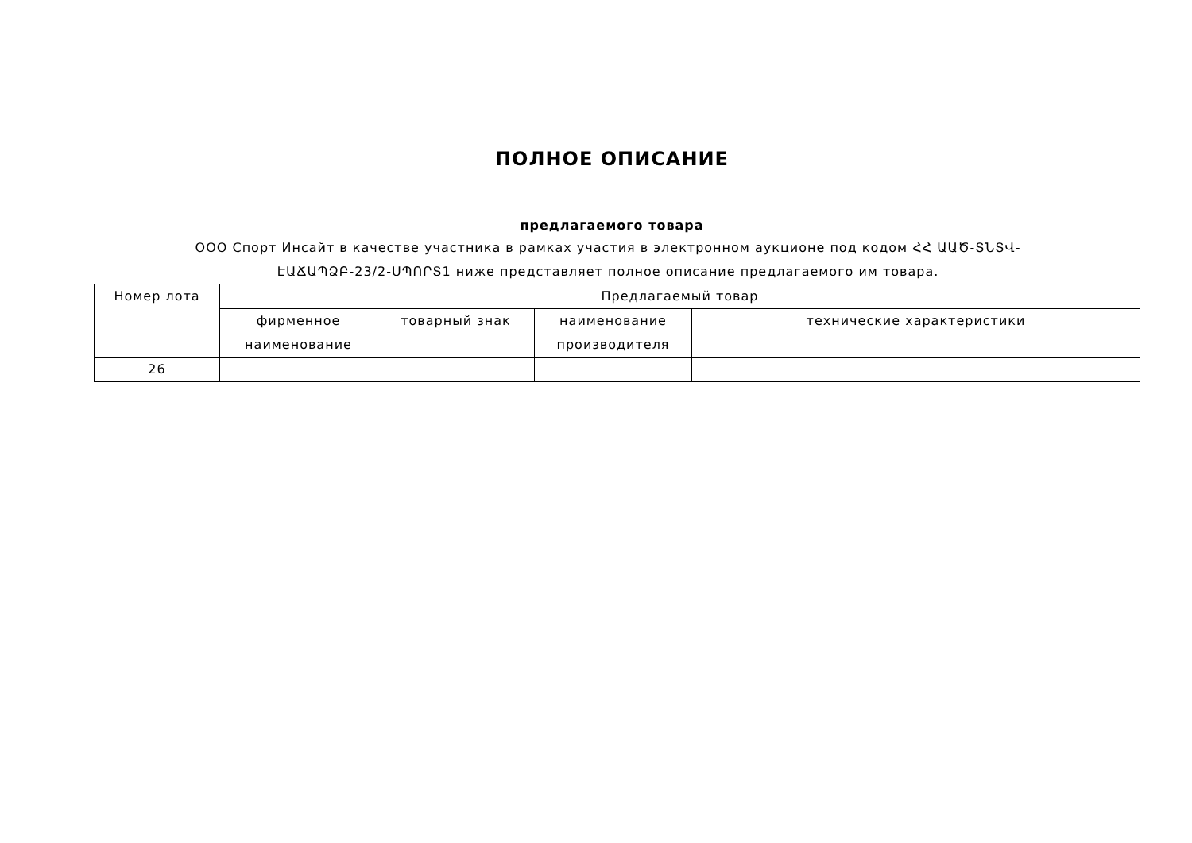ПОЛНОЕ ОПИСАНИЕ
предлагаемого товара
ООО Спорт Инсайт в качестве участника в рамках участия в электронном аукционе под кодом ՀՀ ԱԱԾ-ՏՆՏՎ-ԷԱՃԱՊՁԲ-23/2-ՍՊՈՐՏ1 ниже представляет полное описание предлагаемого им товара.
| Номер лота | Предлагаемый товар | | | |
| --- | --- | --- | --- | --- |
| | фирменное наименование | товарный знак | наименование производителя | технические характеристики |
| 26 | | | | |